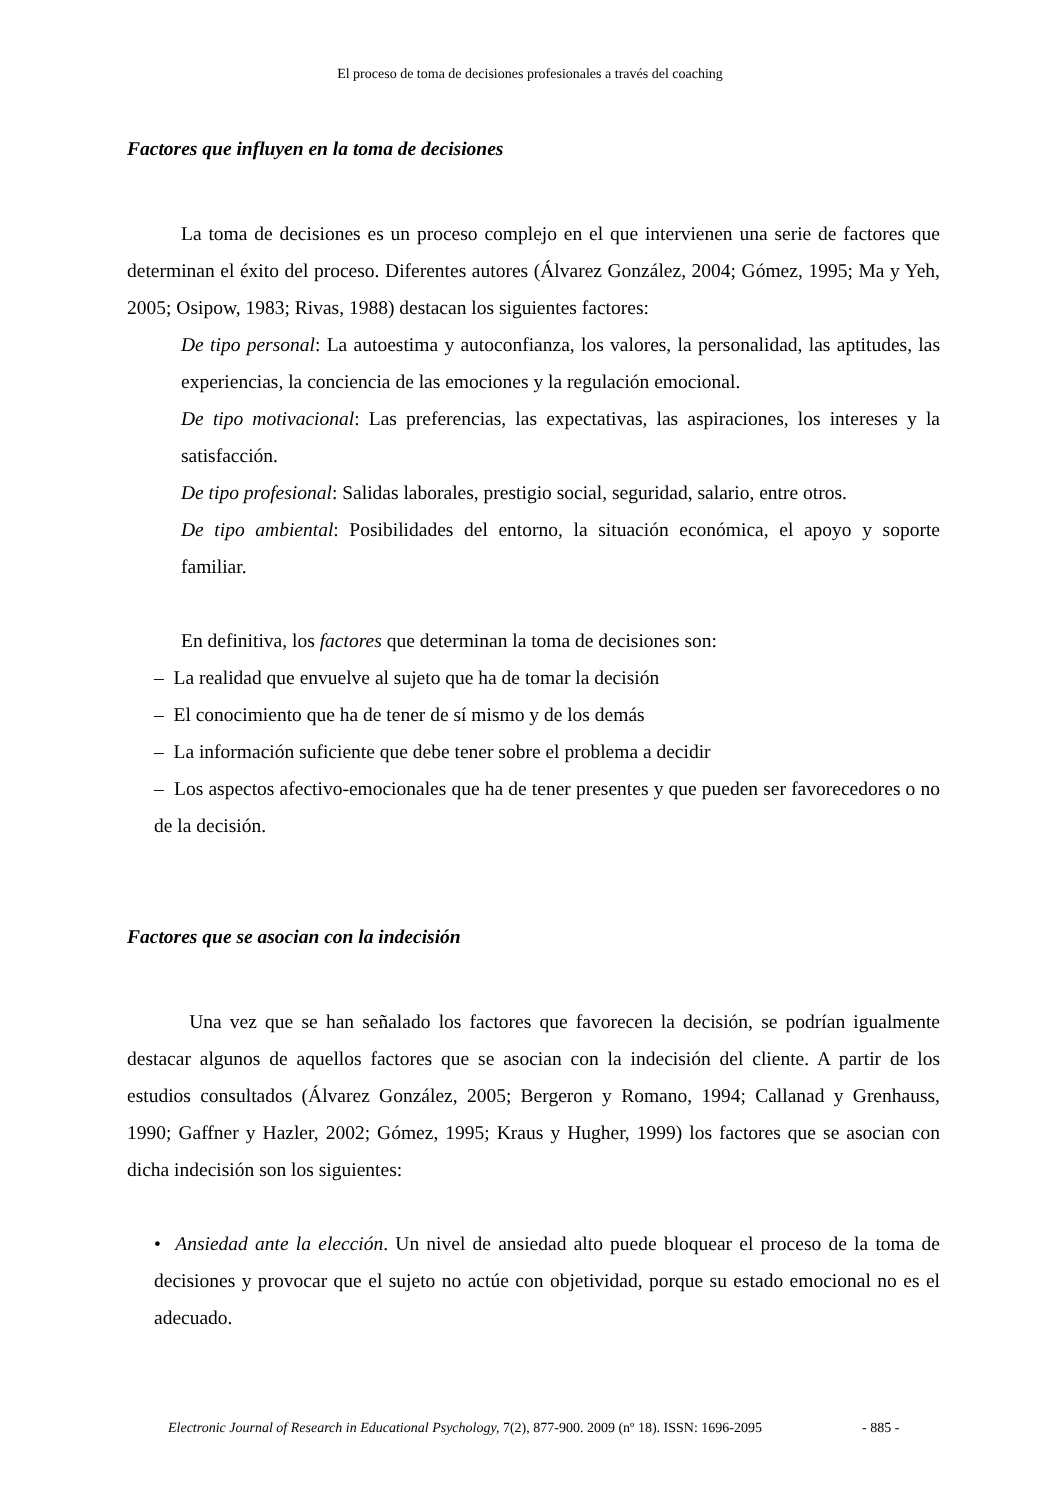El proceso de toma de decisiones profesionales a través del coaching
Factores que influyen en la toma de decisiones
La toma de decisiones es un proceso complejo en el que intervienen una serie de factores que determinan el éxito del proceso. Diferentes autores (Álvarez González, 2004; Gómez, 1995; Ma y Yeh, 2005; Osipow, 1983; Rivas, 1988) destacan los siguientes factores:
De tipo personal: La autoestima y autoconfianza, los valores, la personalidad, las aptitudes, las experiencias, la conciencia de las emociones y la regulación emocional.
De tipo motivacional: Las preferencias, las expectativas, las aspiraciones, los intereses y la satisfacción.
De tipo profesional: Salidas laborales, prestigio social, seguridad, salario, entre otros.
De tipo ambiental: Posibilidades del entorno, la situación económica, el apoyo y soporte familiar.
En definitiva, los factores que determinan la toma de decisiones son:
– La realidad que envuelve al sujeto que ha de tomar la decisión
– El conocimiento que ha de tener de sí mismo y de los demás
– La información suficiente que debe tener sobre el problema a decidir
– Los aspectos afectivo-emocionales que ha de tener presentes y que pueden ser favorecedores o no de la decisión.
Factores que se asocian con la indecisión
Una vez que se han señalado los factores que favorecen la decisión, se podrían igualmente destacar algunos de aquellos factores que se asocian con la indecisión del cliente. A partir de los estudios consultados (Álvarez González, 2005; Bergeron y Romano, 1994; Callanad y Grenhauss, 1990; Gaffner y Hazler, 2002; Gómez, 1995; Kraus y Hugher, 1999) los factores que se asocian con dicha indecisión son los siguientes:
• Ansiedad ante la elección. Un nivel de ansiedad alto puede bloquear el proceso de la toma de decisiones y provocar que el sujeto no actúe con objetividad, porque su estado emocional no es el adecuado.
Electronic Journal of Research in Educational Psychology, 7(2), 877-900. 2009 (nº 18). ISSN: 1696-2095
- 885 -